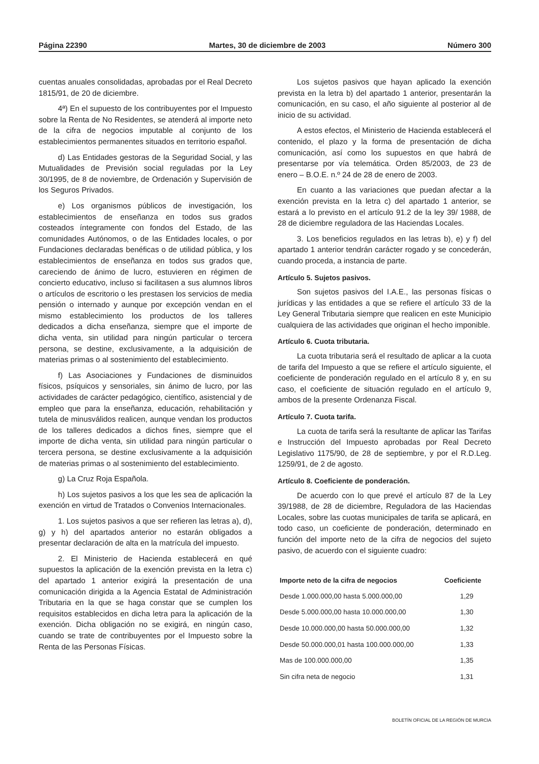Página 22390 Martes, 30 de diciembre de 2003 Número 300
cuentas anuales consolidadas, aprobadas por el Real Decreto 1815/91, de 20 de diciembre.
4ª) En el supuesto de los contribuyentes por el Impuesto sobre la Renta de No Residentes, se atenderá al importe neto de la cifra de negocios imputable al conjunto de los establecimientos permanentes situados en territorio español.
d) Las Entidades gestoras de la Seguridad Social, y las Mutualidades de Previsión social reguladas por la Ley 30/1995, de 8 de noviembre, de Ordenación y Supervisión de los Seguros Privados.
e) Los organismos públicos de investigación, los establecimientos de enseñanza en todos sus grados costeados íntegramente con fondos del Estado, de las comunidades Autónomos, o de las Entidades locales, o por Fundaciones declaradas benéficas o de utilidad pública, y los establecimientos de enseñanza en todos sus grados que, careciendo de ánimo de lucro, estuvieren en régimen de concierto educativo, incluso si facilitasen a sus alumnos libros o artículos de escritorio o les prestasen los servicios de media pensión o internado y aunque por excepción vendan en el mismo establecimiento los productos de los talleres dedicados a dicha enseñanza, siempre que el importe de dicha venta, sin utilidad para ningún particular o tercera persona, se destine, exclusivamente, a la adquisición de materias primas o al sostenimiento del establecimiento.
f) Las Asociaciones y Fundaciones de disminuidos físicos, psíquicos y sensoriales, sin ánimo de lucro, por las actividades de carácter pedagógico, científico, asistencial y de empleo que para la enseñanza, educación, rehabilitación y tutela de minusválidos realicen, aunque vendan los productos de los talleres dedicados a dichos fines, siempre que el importe de dicha venta, sin utilidad para ningún particular o tercera persona, se destine exclusivamente a la adquisición de materias primas o al sostenimiento del establecimiento.
g) La Cruz Roja Española.
h) Los sujetos pasivos a los que les sea de aplicación la exención en virtud de Tratados o Convenios Internacionales.
1. Los sujetos pasivos a que ser refieren las letras a), d), g) y h) del apartados anterior no estarán obligados a presentar declaración de alta en la matrícula del impuesto.
2. El Ministerio de Hacienda establecerá en qué supuestos la aplicación de la exención prevista en la letra c) del apartado 1 anterior exigirá la presentación de una comunicación dirigida a la Agencia Estatal de Administración Tributaria en la que se haga constar que se cumplen los requisitos establecidos en dicha letra para la aplicación de la exención. Dicha obligación no se exigirá, en ningún caso, cuando se trate de contribuyentes por el Impuesto sobre la Renta de las Personas Físicas.
Los sujetos pasivos que hayan aplicado la exención prevista en la letra b) del apartado 1 anterior, presentarán la comunicación, en su caso, el año siguiente al posterior al de inicio de su actividad.
A estos efectos, el Ministerio de Hacienda establecerá el contenido, el plazo y la forma de presentación de dicha comunicación, así como los supuestos en que habrá de presentarse por vía telemática. Orden 85/2003, de 23 de enero – B.O.E. n.º 24 de 28 de enero de 2003.
En cuanto a las variaciones que puedan afectar a la exención prevista en la letra c) del apartado 1 anterior, se estará a lo previsto en el artículo 91.2 de la ley 39/ 1988, de 28 de diciembre reguladora de las Haciendas Locales.
3. Los beneficios regulados en las letras b), e) y f) del apartado 1 anterior tendrán carácter rogado y se concederán, cuando proceda, a instancia de parte.
Artículo 5. Sujetos pasivos.
Son sujetos pasivos del I.A.E., las personas físicas o jurídicas y las entidades a que se refiere el artículo 33 de la Ley General Tributaria siempre que realicen en este Municipio cualquiera de las actividades que originan el hecho imponible.
Artículo 6. Cuota tributaria.
La cuota tributaria será el resultado de aplicar a la cuota de tarifa del Impuesto a que se refiere el artículo siguiente, el coeficiente de ponderación regulado en el artículo 8 y, en su caso, el coeficiente de situación regulado en el artículo 9, ambos de la presente Ordenanza Fiscal.
Artículo 7. Cuota tarifa.
La cuota de tarifa será la resultante de aplicar las Tarifas e Instrucción del Impuesto aprobadas por Real Decreto Legislativo 1175/90, de 28 de septiembre, y por el R.D.Leg. 1259/91, de 2 de agosto.
Artículo 8. Coeficiente de ponderación.
De acuerdo con lo que prevé el artículo 87 de la Ley 39/1988, de 28 de diciembre, Reguladora de las Haciendas Locales, sobre las cuotas municipales de tarifa se aplicará, en todo caso, un coeficiente de ponderación, determinado en función del importe neto de la cifra de negocios del sujeto pasivo, de acuerdo con el siguiente cuadro:
| Importe neto de la cifra de negocios | Coeficiente |
| --- | --- |
| Desde 1.000.000,00 hasta 5.000.000,00 | 1,29 |
| Desde 5.000.000,00 hasta 10.000.000,00 | 1,30 |
| Desde 10.000.000,00 hasta 50.000.000,00 | 1,32 |
| Desde 50.000.000,01 hasta 100.000.000,00 | 1,33 |
| Mas de 100.000.000,00 | 1,35 |
| Sin cifra neta de negocio | 1,31 |
BOLETÍN OFICIAL DE LA REGIÓN DE MURCIA